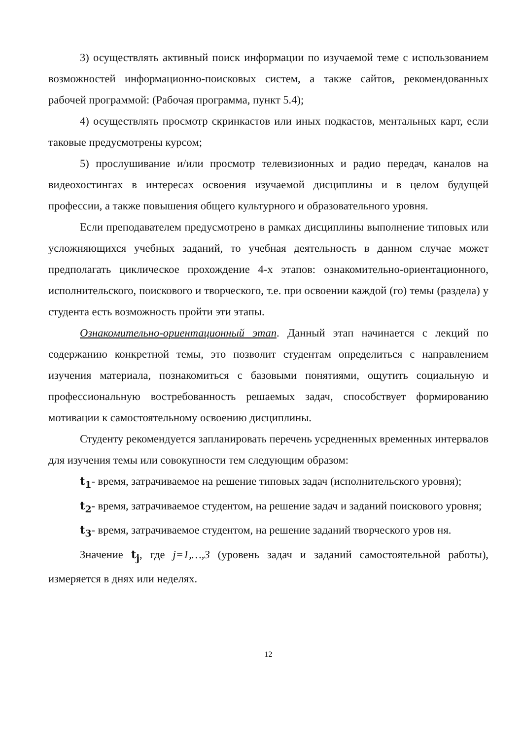3) осуществлять активный поиск информации по изучаемой теме с использованием возможностей информационно-поисковых систем, а также сайтов, рекомендованных рабочей программой: (Рабочая программа, пункт 5.4);
4) осуществлять просмотр скринкастов или иных подкастов, ментальных карт, если таковые предусмотрены курсом;
5) прослушивание и/или просмотр телевизионных и радио передач, каналов на видеохостингах в интересах освоения изучаемой дисциплины и в целом будущей профессии, а также повышения общего культурного и образовательного уровня.
Если преподавателем предусмотрено в рамках дисциплины выполнение типовых или усложняющихся учебных заданий, то учебная деятельность в данном случае может предполагать циклическое прохождение 4-х этапов: ознакомительно-ориентационного, исполнительского, поискового и творческого, т.е. при освоении каждой (го) темы (раздела) у студента есть возможность пройти эти этапы.
Ознакомительно-ориентационный этап. Данный этап начинается с лекций по содержанию конкретной темы, это позволит студентам определиться с направлением изучения материала, познакомиться с базовыми понятиями, ощутить социальную и профессиональную востребованность решаемых задач, способствует формированию мотивации к самостоятельному освоению дисциплины.
Студенту рекомендуется запланировать перечень усредненных временных интервалов для изучения темы или совокупности тем следующим образом:
t<sub>1</sub>- время, затрачиваемое на решение типовых задач (исполнительского уровня);
t<sub>2</sub>- время, затрачиваемое студентом, на решение задач и заданий поискового уровня;
t<sub>3</sub>- время, затрачиваемое студентом, на решение заданий творческого уров ня.
Значение t<sub>j</sub>, где j=1,…,3 (уровень задач и заданий самостоятельной работы), измеряется в днях или неделях.
12